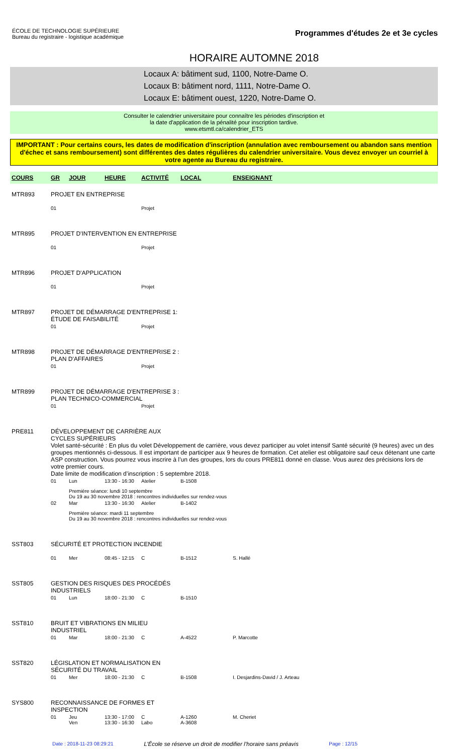ÉCOLE DE TECHNOLOGIE SUPÉRIEURE
Bureau du registraire - logistique académique
Programmes d'études 2e et 3e cycles
HORAIRE AUTOMNE 2018
Locaux A: bâtiment sud, 1100, Notre-Dame O.
Locaux B: bâtiment nord, 1111, Notre-Dame O.
Locaux E: bâtiment ouest, 1220, Notre-Dame O.
Consulter le calendrier universitaire pour connaître les périodes d'inscription et
la date d'application de la pénalité pour inscription tardive.
www.etsmtl.ca/calendrier_ETS
IMPORTANT : Pour certains cours, les dates de modification d'inscription (annulation avec remboursement ou abandon sans mention d'échec et sans remboursement) sont différentes des dates régulières du calendrier universitaire. Vous devez envoyer un courriel à votre agente au Bureau du registraire.
| COURS | GR | JOUR | HEURE | ACTIVITÉ | LOCAL | ENSEIGNANT |
| --- | --- | --- | --- | --- | --- | --- |
| MTR893 | PROJET EN ENTREPRISE | | | | | |
| | 01 | | | Projet | | |
| MTR895 | PROJET D'INTERVENTION EN ENTREPRISE | | | | | |
| | 01 | | | Projet | | |
| MTR896 | PROJET D'APPLICATION | | | | | |
| | 01 | | | Projet | | |
| MTR897 | PROJET DE DÉMARRAGE D'ENTREPRISE 1: ÉTUDE DE FAISABILITÉ | | | | | |
| | 01 | | | Projet | | |
| MTR898 | PROJET DE DÉMARRAGE D'ENTREPRISE 2 : PLAN D'AFFAIRES | | | | | |
| | 01 | | | Projet | | |
| MTR899 | PROJET DE DÉMARRAGE D'ENTREPRISE 3 : PLAN TECHNICO-COMMERCIAL | | | | | |
| | 01 | | | Projet | | |
| PRE811 | DÉVELOPPEMENT DE CARRIÈRE AUX CYCLES SUPÉRIEURS Volet santé-sécurité : En plus du volet Développement de carrière, vous devez participer au volet intensif Santé sécurité (9 heures) avec un des groupes mentionnés ci-dessous. Il est important de participer aux 9 heures de formation. Cet atelier est obligatoire sauf ceux détenant une carte ASP construction. Vous pourrez vous inscrire à l’un des groupes, lors du cours PRE811 donné en classe. Vous aurez des précisions lors de votre premier cours. Date limite de modification d’inscription : 5 septembre 2018. | | | | | |
| | 01 | Lun | 13:30 - 16:30 | Atelier | B-1508 | |
| | | Première séance: lundi 10 septembre Du 19 au 30 novembre 2018 : rencontres individuelles sur rendez-vous | | | | |
| | 02 | Mar | 13:30 - 16:30 | Atelier | B-1402 | |
| | | Première séance: mardi 11 septembre Du 19 au 30 novembre 2018 : rencontres individuelles sur rendez-vous | | | | |
| SST803 | SÉCURITÉ ET PROTECTION INCENDIE | | | | | |
| | 01 | Mer | 08:45 - 12:15 | C | B-1512 | S. Hallé |
| SST805 | GESTION DES RISQUES DES PROCÉDÉS INDUSTRIELS | | | | | |
| | 01 | Lun | 18:00 - 21:30 | C | B-1510 | |
| SST810 | BRUIT ET VIBRATIONS EN MILIEU INDUSTRIEL | | | | | |
| | 01 | Mar | 18:00 - 21:30 | C | A-4522 | P. Marcotte |
| SST820 | LÉGISLATION ET NORMALISATION EN SÉCURITÉ DU TRAVAIL | | | | | |
| | 01 | Mer | 18:00 - 21:30 | C | B-1508 | I. Desjardins-David / J. Arteau |
| SYS800 | RECONNAISSANCE DE FORMES ET INSPECTION | | | | | |
| | 01 | Jeu Ven | 13:30 - 17:00 13:30 - 16:30 | C Labo | A-1260 A-3608 | M. Cheriet |
Date : 2018-11-23 08:29:21 L’École se réserve un droit de modifier l’horaire sans préavis Page : 12/15